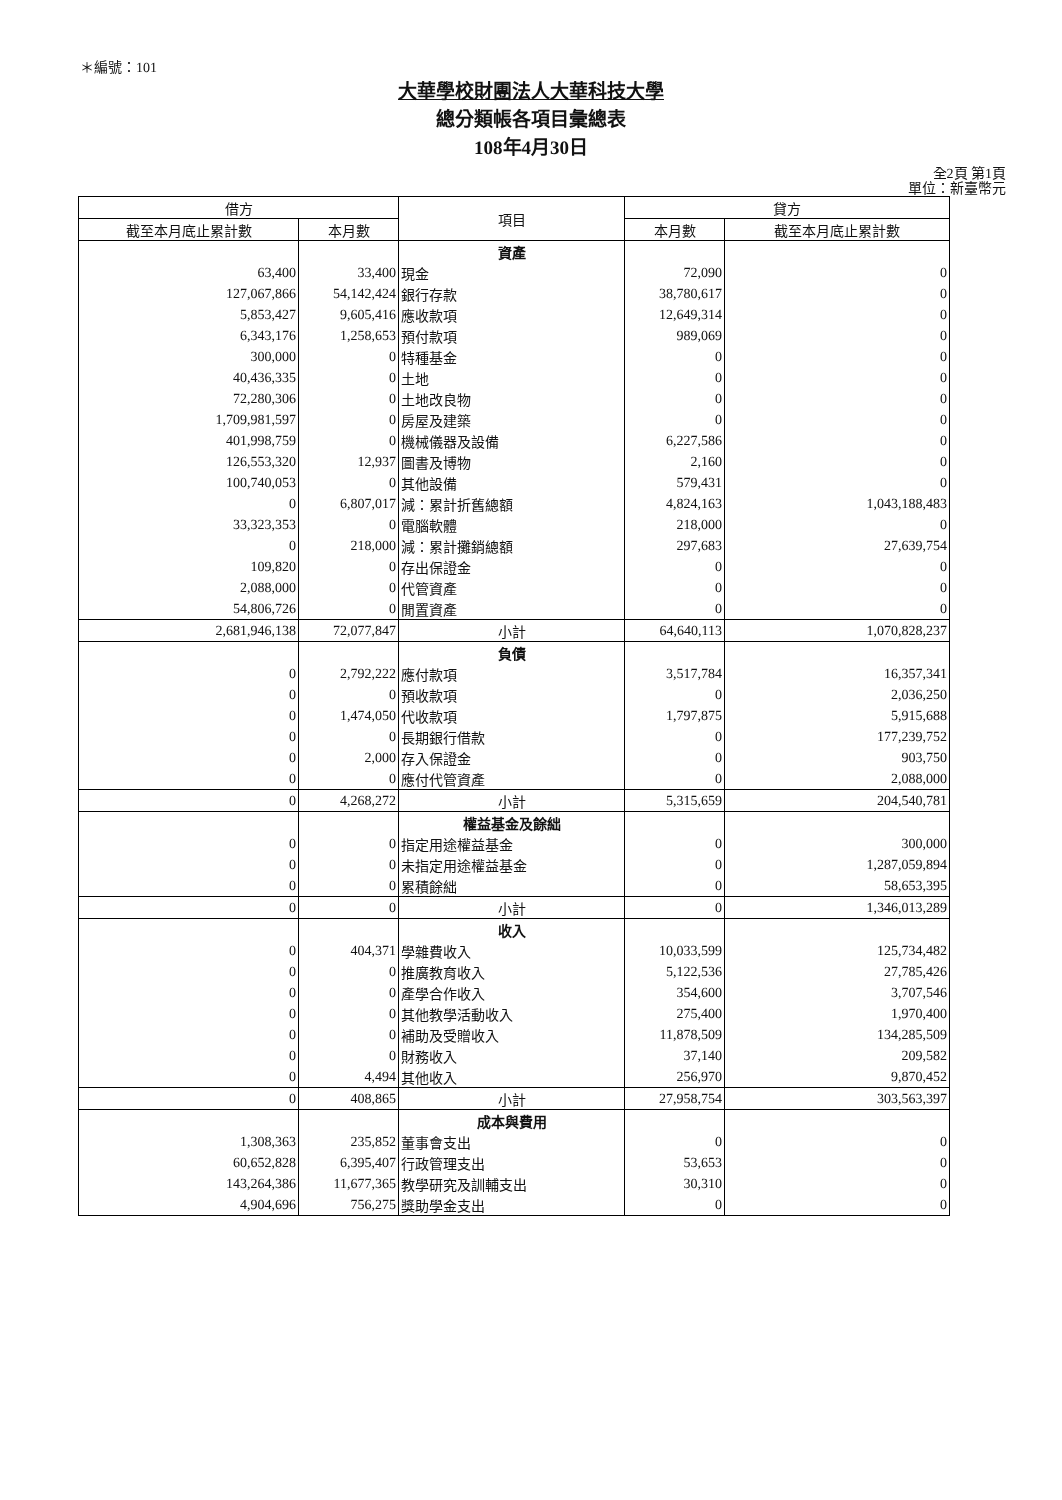＊編號：101
大華學校財團法人大華科技大學
總分類帳各項目彙總表
108年4月30日
全2頁 第1頁
單位：新臺幣元
| 借方 | | 項目 | 貸方 | |
| --- | --- | --- | --- | --- |
| 截至本月底止累計數 | 本月數 | | 本月數 | 截至本月底止累計數 |
| | | 資產 | | |
| 63,400 | 33,400 | 現金 | 72,090 | 0 |
| 127,067,866 | 54,142,424 | 銀行存款 | 38,780,617 | 0 |
| 5,853,427 | 9,605,416 | 應收款項 | 12,649,314 | 0 |
| 6,343,176 | 1,258,653 | 預付款項 | 989,069 | 0 |
| 300,000 | 0 | 特種基金 | 0 | 0 |
| 40,436,335 | 0 | 土地 | 0 | 0 |
| 72,280,306 | 0 | 土地改良物 | 0 | 0 |
| 1,709,981,597 | 0 | 房屋及建築 | 0 | 0 |
| 401,998,759 | 0 | 機械儀器及設備 | 6,227,586 | 0 |
| 126,553,320 | 12,937 | 圖書及博物 | 2,160 | 0 |
| 100,740,053 | 0 | 其他設備 | 579,431 | 0 |
| 0 | 6,807,017 | 減：累計折舊總額 | 4,824,163 | 1,043,188,483 |
| 33,323,353 | 0 | 電腦軟體 | 218,000 | 0 |
| 0 | 218,000 | 減：累計攤銷總額 | 297,683 | 27,639,754 |
| 109,820 | 0 | 存出保證金 | 0 | 0 |
| 2,088,000 | 0 | 代管資產 | 0 | 0 |
| 54,806,726 | 0 | 閒置資產 | 0 | 0 |
| 2,681,946,138 | 72,077,847 | 小計 | 64,640,113 | 1,070,828,237 |
| | | 負債 | | |
| 0 | 2,792,222 | 應付款項 | 3,517,784 | 16,357,341 |
| 0 | 0 | 預收款項 | 0 | 2,036,250 |
| 0 | 1,474,050 | 代收款項 | 1,797,875 | 5,915,688 |
| 0 | 0 | 長期銀行借款 | 0 | 177,239,752 |
| 0 | 2,000 | 存入保證金 | 0 | 903,750 |
| 0 | 0 | 應付代管資產 | 0 | 2,088,000 |
| 0 | 4,268,272 | 小計 | 5,315,659 | 204,540,781 |
| | | 權益基金及餘絀 | | |
| 0 | 0 | 指定用途權益基金 | 0 | 300,000 |
| 0 | 0 | 未指定用途權益基金 | 0 | 1,287,059,894 |
| 0 | 0 | 累積餘絀 | 0 | 58,653,395 |
| 0 | 0 | 小計 | 0 | 1,346,013,289 |
| | | 收入 | | |
| 0 | 404,371 | 學雜費收入 | 10,033,599 | 125,734,482 |
| 0 | 0 | 推廣教育收入 | 5,122,536 | 27,785,426 |
| 0 | 0 | 產學合作收入 | 354,600 | 3,707,546 |
| 0 | 0 | 其他教學活動收入 | 275,400 | 1,970,400 |
| 0 | 0 | 補助及受贈收入 | 11,878,509 | 134,285,509 |
| 0 | 0 | 財務收入 | 37,140 | 209,582 |
| 0 | 4,494 | 其他收入 | 256,970 | 9,870,452 |
| 0 | 408,865 | 小計 | 27,958,754 | 303,563,397 |
| | | 成本與費用 | | |
| 1,308,363 | 235,852 | 董事會支出 | 0 | 0 |
| 60,652,828 | 6,395,407 | 行政管理支出 | 53,653 | 0 |
| 143,264,386 | 11,677,365 | 教學研究及訓輔支出 | 30,310 | 0 |
| 4,904,696 | 756,275 | 獎助學金支出 | 0 | 0 |